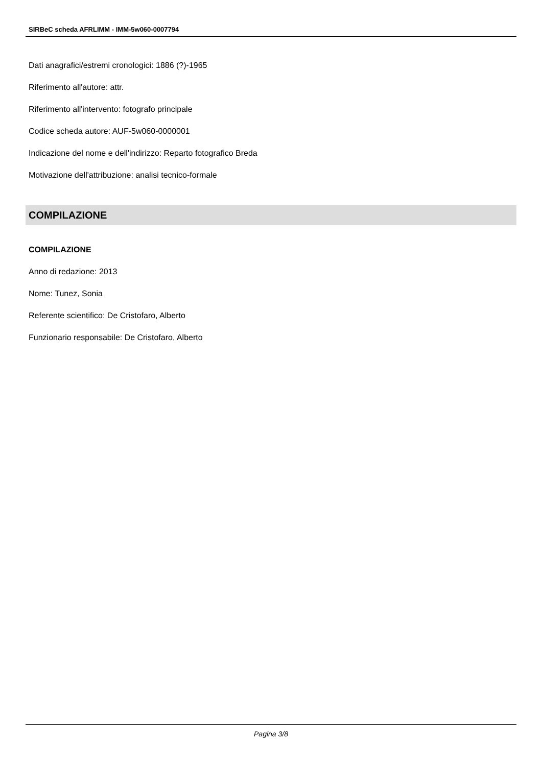SIRBeC scheda AFRLIMM - IMM-5w060-0007794
Dati anagrafici/estremi cronologici: 1886 (?)-1965
Riferimento all'autore: attr.
Riferimento all'intervento: fotografo principale
Codice scheda autore: AUF-5w060-0000001
Indicazione del nome e dell'indirizzo: Reparto fotografico Breda
Motivazione dell'attribuzione: analisi tecnico-formale
COMPILAZIONE
COMPILAZIONE
Anno di redazione: 2013
Nome: Tunez, Sonia
Referente scientifico: De Cristofaro, Alberto
Funzionario responsabile: De Cristofaro, Alberto
Pagina 3/8